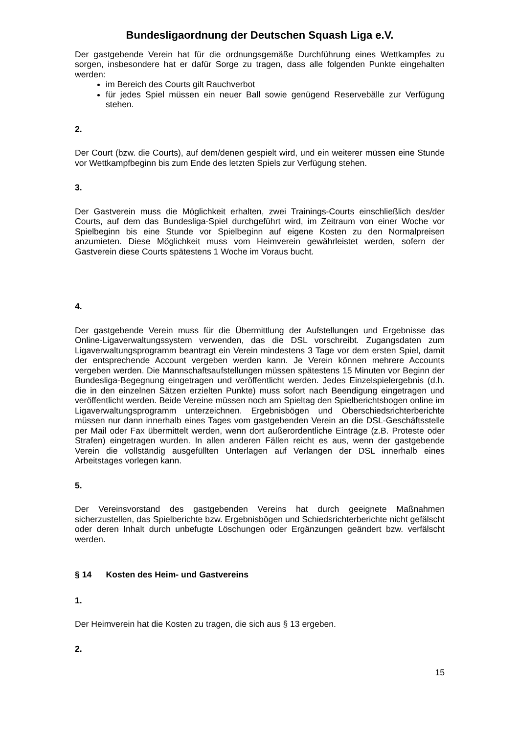Bundesligaordnung der Deutschen Squash Liga e.V.
Der gastgebende Verein hat für die ordnungsgemäße Durchführung eines Wettkampfes zu sorgen, insbesondere hat er dafür Sorge zu tragen, dass alle folgenden Punkte eingehalten werden:
im Bereich des Courts gilt Rauchverbot
für jedes Spiel müssen ein neuer Ball sowie genügend Reservebälle zur Verfügung stehen.
2.
Der Court (bzw. die Courts), auf dem/denen gespielt wird, und ein weiterer müssen eine Stunde vor Wettkampfbeginn bis zum Ende des letzten Spiels zur Verfügung stehen.
3.
Der Gastverein muss die Möglichkeit erhalten, zwei Trainings-Courts einschließlich des/der Courts, auf dem das Bundesliga-Spiel durchgeführt wird, im Zeitraum von einer Woche vor Spielbeginn bis eine Stunde vor Spielbeginn auf eigene Kosten zu den Normalpreisen anzumieten. Diese Möglichkeit muss vom Heimverein gewährleistet werden, sofern der Gastverein diese Courts spätestens 1 Woche im Voraus bucht.
4.
Der gastgebende Verein muss für die Übermittlung der Aufstellungen und Ergebnisse das Online-Ligaverwaltungssystem verwenden, das die DSL vorschreibt. Zugangsdaten zum Ligaverwaltungsprogramm beantragt ein Verein mindestens 3 Tage vor dem ersten Spiel, damit der entsprechende Account vergeben werden kann. Je Verein können mehrere Accounts vergeben werden. Die Mannschaftsaufstellungen müssen spätestens 15 Minuten vor Beginn der Bundesliga-Begegnung eingetragen und veröffentlicht werden. Jedes Einzelspielergebnis (d.h. die in den einzelnen Sätzen erzielten Punkte) muss sofort nach Beendigung eingetragen und veröffentlicht werden. Beide Vereine müssen noch am Spieltag den Spielberichtsbogen online im Ligaverwaltungsprogramm unterzeichnen. Ergebnisbögen und Oberschiedsrichterberichte müssen nur dann innerhalb eines Tages vom gastgebenden Verein an die DSL-Geschäftsstelle per Mail oder Fax übermittelt werden, wenn dort außerordentliche Einträge (z.B. Proteste oder Strafen) eingetragen wurden. In allen anderen Fällen reicht es aus, wenn der gastgebende Verein die vollständig ausgefüllten Unterlagen auf Verlangen der DSL innerhalb eines Arbeitstages vorlegen kann.
5.
Der Vereinsvorstand des gastgebenden Vereins hat durch geeignete Maßnahmen sicherzustellen, das Spielberichte bzw. Ergebnisbögen und Schiedsrichterberichte nicht gefälscht oder deren Inhalt durch unbefugte Löschungen oder Ergänzungen geändert bzw. verfälscht werden.
§ 14 Kosten des Heim- und Gastvereins
1.
Der Heimverein hat die Kosten zu tragen, die sich aus § 13 ergeben.
2.
15